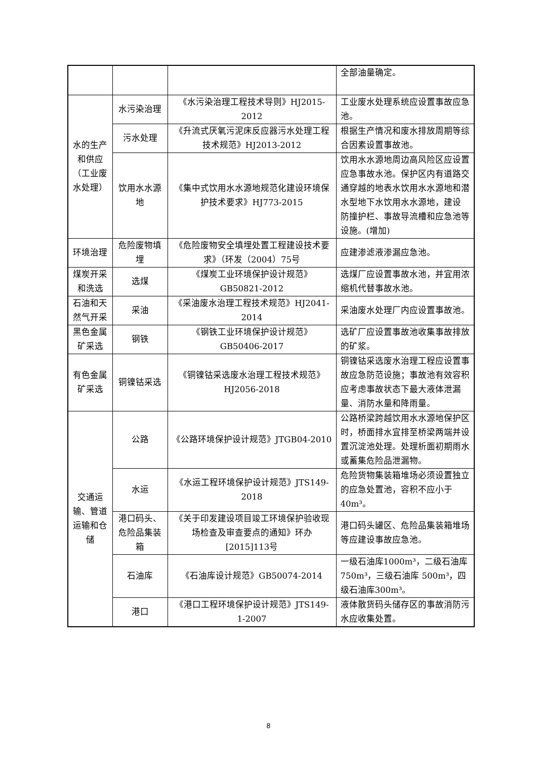| | | | 全部油量确定。 |
| 水的生产和供应（工业废水处理） | 水污染治理 | 《水污染治理工程技术导则》HJ2015-2012 | 工业废水处理系统应设置事故应急池。 |
| | 污水处理 | 《升流式厌氧污泥床反应器污水处理工程技术规范》HJ2013-2012 | 根据生产情况和废水排放周期等综合因素设置事故池。 |
| | 饮用水水源地 | 《集中式饮用水水源地规范化建设环境保护技术要求》HJ773-2015 | 饮用水水源地周边高风险区应设置应急事故水池。保护区内有道路交通穿越的地表水饮用水水源地和潜水型地下水饮用水水源地，建设 防撞护栏、事故导流槽和应急池等设施。(增加) |
| 环境治理 | 危险废物填埋 | 《危险废物安全填埋处置工程建设技术要求》（环发（2004）75号 | 应建渗滤液渗漏应急池。 |
| 煤炭开采和洗选 | 选煤 | 《煤炭工业环境保护设计规范》GB50821-2012 | 选煤厂应设置事故水池，并宜用浓缩机代替事故水池。 |
| 石油和天然气开采 | 采油 | 《采油废水治理工程技术规范》HJ2041-2014 | 采油废水处理厂内应设置事故池。 |
| 黑色金属矿采选 | 钢铁 | 《钢铁工业环境保护设计规范》GB50406-2017 | 选矿厂应设置事故池收集事故排放的矿浆。 |
| 有色金属矿采选 | 铜镍钴采选 | 《铜镍钴采选废水治理工程技术规范》HJ2056-2018 | 铜镍钴采选废水治理工程应设置事故应急防范设施；事故池有效容积应考虑事故状态下最大液体泄漏量、消防水量和降雨量。 |
| 交通运输、管道运输和仓储 | 公路 | 《公路环境保护设计规范》JTGB04-2010 | 公路桥梁跨越饮用水水源地保护区时，桥面排水宜排至桥梁两端并设置沉淀池处理。处理析面初期雨水或蓄集危险品泄漏物。 |
| | 水运 | 《水运工程环境保护设计规范》JTS149-2018 | 危险货物集装箱堆场必须设置独立的应急处置池，容积不应小于 40m³。 |
| | 港口码头、危险品集装箱 | 《关于印发建设项目竣工环境保护验收现场检查及审查要点的通知》环办[2015]113号 | 港口码头罐区、危险品集装箱堆场等应建设事故应急池。 |
| | 石油库 | 《石油库设计规范》GB50074-2014 | 一级石油库1000m³，二级石油库750m³，三级石油库 500m³，四级石油库300m³。 |
| | 港口 | 《港口工程环境保护设计规范》JTS149-1-2007 | 液体散货码头储存区的事故消防污水应收集处置。 |
8